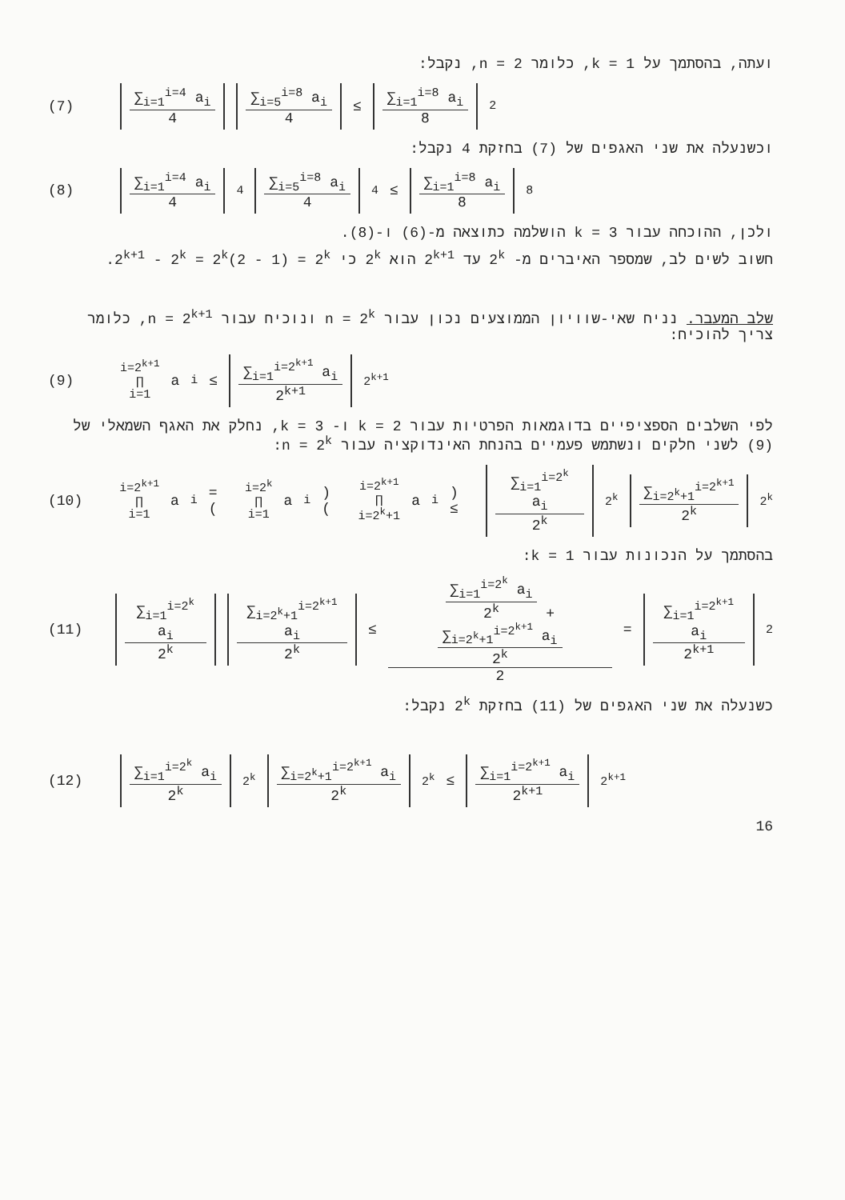ועתה, בהסתמך על k = 1, כלומר n = 2, נקבל:
(7)
∑<sub>i=1</sub><sup>i=4</sup> a<sub>i</sub>
4
∑<sub>i=5</sub><sup>i=8</sup> a<sub>i</sub>
4
≤
∑<sub>i=1</sub><sup>i=8</sup> a<sub>i</sub>
8
<sup>2</sup>
וכשנעלה את שני האגפים של (7) בחזקת 4 נקבל:
(8)
∑<sub>i=1</sub><sup>i=4</sup> a<sub>i</sub>
4
<sup>4</sup>
∑<sub>i=5</sub><sup>i=8</sup> a<sub>i</sub>
4
<sup>4</sup> ≤
∑<sub>i=1</sub><sup>i=8</sup> a<sub>i</sub>
8
<sup>8</sup>
ולכן, ההוכחה עבור k = 3 הושלמה כתוצאה מ-(6) ו-(8).
חשוב לשים לב, שמספר האיברים מ- 2<sup>k</sup> עד 2<sup>k+1</sup> הוא 2<sup>k</sup> כי 2<sup>k+1</sup> - 2<sup>k</sup> = 2<sup>k</sup>(2 - 1) = 2<sup>k</sup>.
שלב המעבר. נניח שאי-שוויון הממוצעים נכון עבור n = 2<sup>k</sup> ונוכיח עבור n = 2<sup>k+1</sup>, כלומר צריך להוכיח:
(9)
i=2<sup>k+1</sup>
∏
i=1 a<sub>i</sub> ≤
∑<sub>i=1</sub><sup>i=2<sup>k+1</sup></sup> a<sub>i</sub>
2<sup>k+1</sup>
<sup>2<sup>k+1</sup></sup>
לפי השלבים הספציפיים בדוגמאות הפרטיות עבור k = 2 ו- k = 3, נחלק את האגף השמאלי של (9) לשני חלקים ונשתמש פעמיים בהנחת האינדוקציה עבור n = 2<sup>k</sup>:
(10)
i=2<sup>k+1</sup>
∏
i=1 a<sub>i</sub> = (i=2<sup>k</sup>
∏
i=1 a<sub>i</sub>) (i=2<sup>k+1</sup>
∏
i=2<sup>k</sup>+1 a<sub>i</sub>) ≤
∑<sub>i=1</sub><sup>i=2<sup>k</sup></sup> a<sub>i</sub>
2<sup>k</sup>
<sup>2<sup>k</sup></sup>
∑<sub>i=2<sup>k</sup>+1</sub><sup>i=2<sup>k+1</sup></sup>
2<sup>k</sup>
<sup>2<sup>k</sup></sup>
בהסתמך על הנכונות עבור k = 1:
(11)
∑<sub>i=1</sub><sup>i=2<sup>k</sup></sup> a<sub>i</sub>
2<sup>k</sup>
∑<sub>i=2<sup>k</sup>+1</sub><sup>i=2<sup>k+1</sup></sup> a<sub>i</sub>
2<sup>k</sup>
≤
∑<sub>i=1</sub><sup>i=2<sup>k</sup></sup> a<sub>i</sub>
2<sup>k</sup>
+
∑<sub>i=2<sup>k</sup>+1</sub><sup>i=2<sup>k+1</sup></sup> a<sub>i</sub>
2<sup>k</sup>
2
=
∑<sub>i=1</sub><sup>i=2<sup>k+1</sup></sup> a<sub>i</sub>
2<sup>k+1</sup>
<sup>2</sup>
כשנעלה את שני האגפים של (11) בחזקת 2<sup>k</sup> נקבל:
(12)
∑<sub>i=1</sub><sup>i=2<sup>k</sup></sup> a<sub>i</sub>
2<sup>k</sup>
<sup>2<sup>k</sup></sup>
∑<sub>i=2<sup>k</sup>+1</sub><sup>i=2<sup>k+1</sup></sup> a<sub>i</sub>
2<sup>k</sup>
<sup>2<sup>k</sup></sup> ≤
∑<sub>i=1</sub><sup>i=2<sup>k+1</sup></sup> a<sub>i</sub>
2<sup>k+1</sup>
<sup>2<sup>k+1</sup></sup>
16